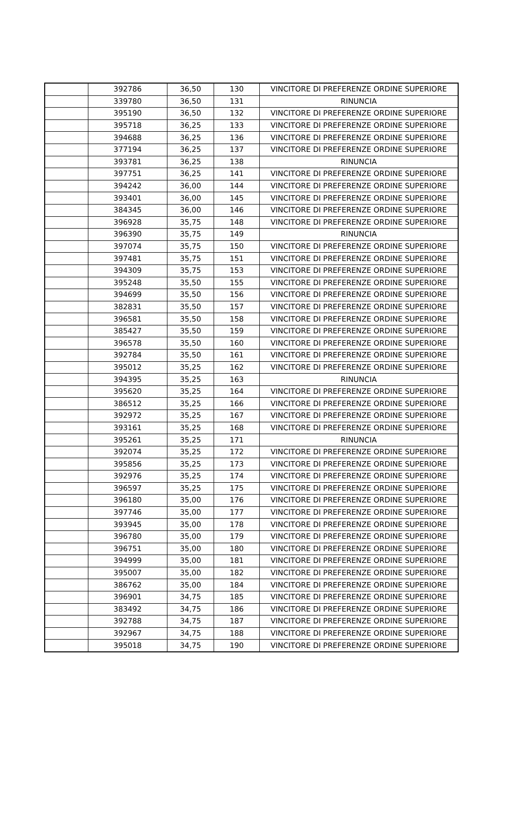| | 392786 | 36,50 | 130 | VINCITORE DI PREFERENZE ORDINE SUPERIORE |
| | 339780 | 36,50 | 131 | RINUNCIA |
| | 395190 | 36,50 | 132 | VINCITORE DI PREFERENZE ORDINE SUPERIORE |
| | 395718 | 36,25 | 133 | VINCITORE DI PREFERENZE ORDINE SUPERIORE |
| | 394688 | 36,25 | 136 | VINCITORE DI PREFERENZE ORDINE SUPERIORE |
| | 377194 | 36,25 | 137 | VINCITORE DI PREFERENZE ORDINE SUPERIORE |
| | 393781 | 36,25 | 138 | RINUNCIA |
| | 397751 | 36,25 | 141 | VINCITORE DI PREFERENZE ORDINE SUPERIORE |
| | 394242 | 36,00 | 144 | VINCITORE DI PREFERENZE ORDINE SUPERIORE |
| | 393401 | 36,00 | 145 | VINCITORE DI PREFERENZE ORDINE SUPERIORE |
| | 384345 | 36,00 | 146 | VINCITORE DI PREFERENZE ORDINE SUPERIORE |
| | 396928 | 35,75 | 148 | VINCITORE DI PREFERENZE ORDINE SUPERIORE |
| | 396390 | 35,75 | 149 | RINUNCIA |
| | 397074 | 35,75 | 150 | VINCITORE DI PREFERENZE ORDINE SUPERIORE |
| | 397481 | 35,75 | 151 | VINCITORE DI PREFERENZE ORDINE SUPERIORE |
| | 394309 | 35,75 | 153 | VINCITORE DI PREFERENZE ORDINE SUPERIORE |
| | 395248 | 35,50 | 155 | VINCITORE DI PREFERENZE ORDINE SUPERIORE |
| | 394699 | 35,50 | 156 | VINCITORE DI PREFERENZE ORDINE SUPERIORE |
| | 382831 | 35,50 | 157 | VINCITORE DI PREFERENZE ORDINE SUPERIORE |
| | 396581 | 35,50 | 158 | VINCITORE DI PREFERENZE ORDINE SUPERIORE |
| | 385427 | 35,50 | 159 | VINCITORE DI PREFERENZE ORDINE SUPERIORE |
| | 396578 | 35,50 | 160 | VINCITORE DI PREFERENZE ORDINE SUPERIORE |
| | 392784 | 35,50 | 161 | VINCITORE DI PREFERENZE ORDINE SUPERIORE |
| | 395012 | 35,25 | 162 | VINCITORE DI PREFERENZE ORDINE SUPERIORE |
| | 394395 | 35,25 | 163 | RINUNCIA |
| | 395620 | 35,25 | 164 | VINCITORE DI PREFERENZE ORDINE SUPERIORE |
| | 386512 | 35,25 | 166 | VINCITORE DI PREFERENZE ORDINE SUPERIORE |
| | 392972 | 35,25 | 167 | VINCITORE DI PREFERENZE ORDINE SUPERIORE |
| | 393161 | 35,25 | 168 | VINCITORE DI PREFERENZE ORDINE SUPERIORE |
| | 395261 | 35,25 | 171 | RINUNCIA |
| | 392074 | 35,25 | 172 | VINCITORE DI PREFERENZE ORDINE SUPERIORE |
| | 395856 | 35,25 | 173 | VINCITORE DI PREFERENZE ORDINE SUPERIORE |
| | 392976 | 35,25 | 174 | VINCITORE DI PREFERENZE ORDINE SUPERIORE |
| | 396597 | 35,25 | 175 | VINCITORE DI PREFERENZE ORDINE SUPERIORE |
| | 396180 | 35,00 | 176 | VINCITORE DI PREFERENZE ORDINE SUPERIORE |
| | 397746 | 35,00 | 177 | VINCITORE DI PREFERENZE ORDINE SUPERIORE |
| | 393945 | 35,00 | 178 | VINCITORE DI PREFERENZE ORDINE SUPERIORE |
| | 396780 | 35,00 | 179 | VINCITORE DI PREFERENZE ORDINE SUPERIORE |
| | 396751 | 35,00 | 180 | VINCITORE DI PREFERENZE ORDINE SUPERIORE |
| | 394999 | 35,00 | 181 | VINCITORE DI PREFERENZE ORDINE SUPERIORE |
| | 395007 | 35,00 | 182 | VINCITORE DI PREFERENZE ORDINE SUPERIORE |
| | 386762 | 35,00 | 184 | VINCITORE DI PREFERENZE ORDINE SUPERIORE |
| | 396901 | 34,75 | 185 | VINCITORE DI PREFERENZE ORDINE SUPERIORE |
| | 383492 | 34,75 | 186 | VINCITORE DI PREFERENZE ORDINE SUPERIORE |
| | 392788 | 34,75 | 187 | VINCITORE DI PREFERENZE ORDINE SUPERIORE |
| | 392967 | 34,75 | 188 | VINCITORE DI PREFERENZE ORDINE SUPERIORE |
| | 395018 | 34,75 | 190 | VINCITORE DI PREFERENZE ORDINE SUPERIORE |